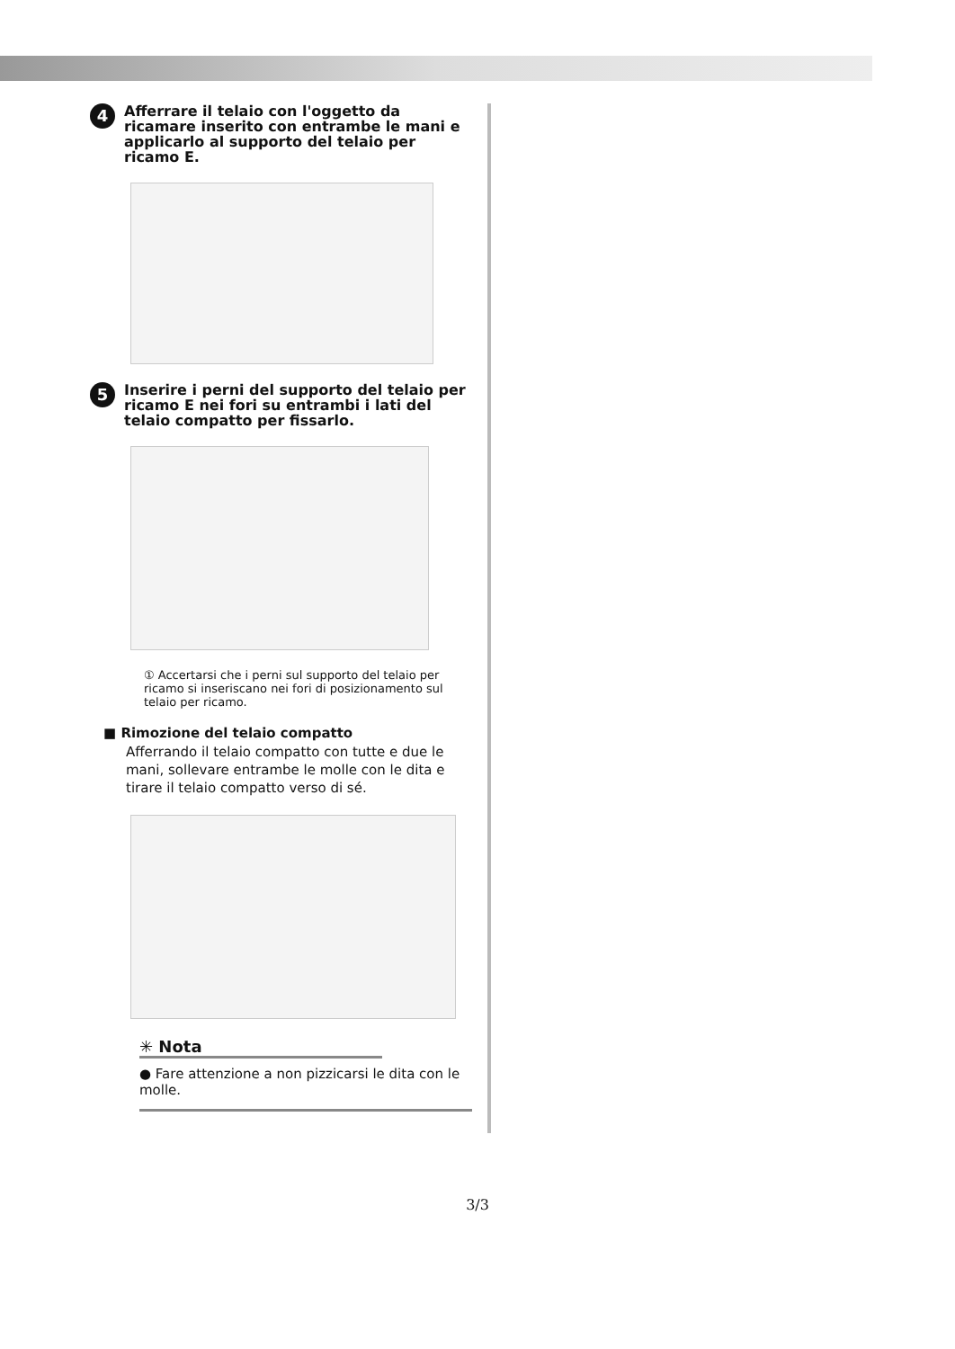4
Afferrare il telaio con l'oggetto da ricamare inserito con entrambe le mani e applicarlo al supporto del telaio per ricamo E.
5
Inserire i perni del supporto del telaio per ricamo E nei fori su entrambi i lati del telaio compatto per fissarlo.
① Accertarsi che i perni sul supporto del telaio per ricamo si inseriscano nei fori di posizionamento sul telaio per ricamo.
■ Rimozione del telaio compatto
Afferrando il telaio compatto con tutte e due le mani, sollevare entrambe le molle con le dita e tirare il telaio compatto verso di sé.
✳ Nota
● Fare attenzione a non pizzicarsi le dita con le molle.
3/3